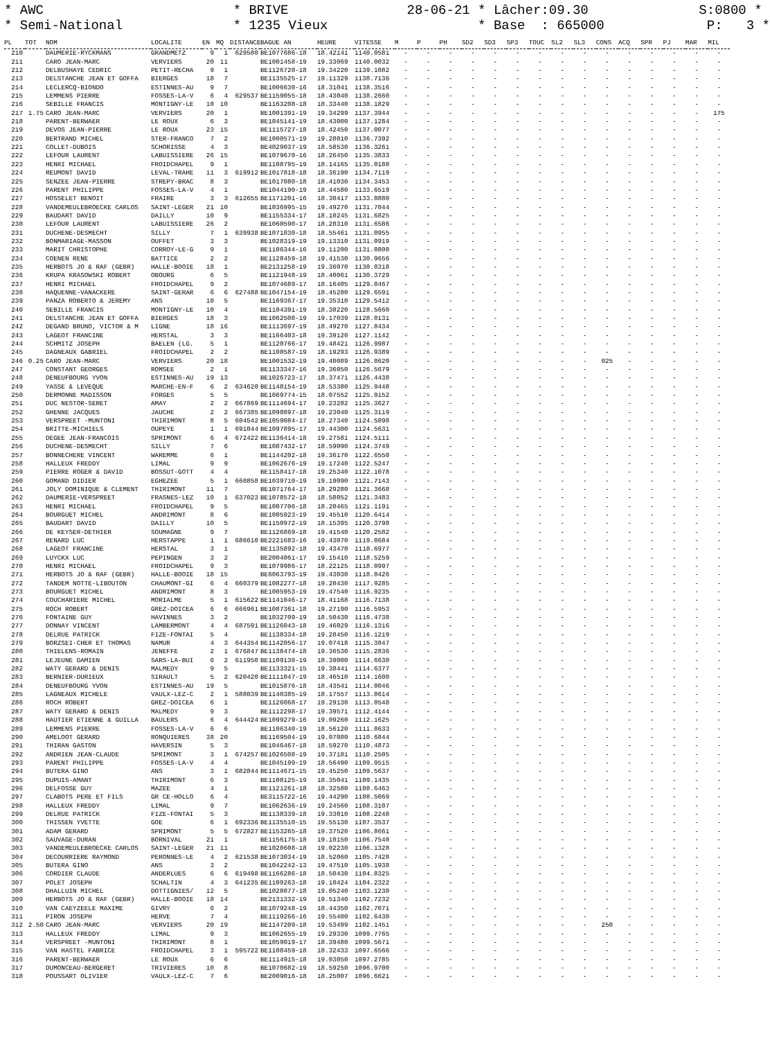* AWC * BRIVE 28-06-21 * Lâcher:09.30 S:0800 * * Semi-National * 1235 Vieux * Base : 665000 P: 3 *
| PL | TOT | NOM | LOCALITE | EN | MQ | DISTANCE | BAGUE AN | HEURE | VITESSE | M | P | PH | SD2 | SD3 | SP3 | TOUC | SL2 | SL3 | CONS | ACQ | SPR | PJ | MAR | MIL |
| --- | --- | --- | --- | --- | --- | --- | --- | --- | --- | --- | --- | --- | --- | --- | --- | --- | --- | --- | --- | --- | --- | --- | --- | --- |
| 210 | | DAUMERIE-RYCKMANS | GRANDMETZ | 9 | 1 | 629580 | BE1077686-18 | 18.42141 | 1140.0581 | - | - | - | - | - | - | - | - | - | - | - | - | - | - | - |
| 211 | | CARO JEAN-MARC | VERVIERS | 20 | 11 | | BE1001458-19 | 19.33069 | 1140.0032 | - | - | - | - | - | - | - | - | - | - | - | - | - | - | - |
| 212 | | DELBUSHAYE CEDRIC | PETIT-RECHA | 9 | 1 | | BE1126720-18 | 19.34220 | 1139.1082 | - | - | - | - | - | - | - | - | - | - | - | - | - | - | - |
| 213 | | DELSTANCHE JEAN ET GOFFA | BIERGES | 18 | 7 | | BE1135525-17 | 19.11329 | 1138.7136 | - | - | - | - | - | - | - | - | - | - | - | - | - | - | - |
| 214 | | LECLERCQ-BIONDO | ESTINNES-AU | 9 | 7 | | BE1006630-16 | 18.31041 | 1138.3516 | - | - | - | - | - | - | - | - | - | - | - | - | - | - | - |
| 215 | | LEMMENS PIERRE | FOSSES-LA-V | 6 | 4 | 629537 | BE1159055-18 | 18.43040 | 1138.2660 | - | - | - | - | - | - | - | - | - | - | - | - | - | - | - |
| 216 | | SEBILLE FRANCIS | MONTIGNY-LE | 10 | 10 | | BE1163208-18 | 18.33440 | 1138.1829 | - | - | - | - | - | - | - | - | - | - | - | - | - | - | - |
| 217 | 1.75 | CARO JEAN-MARC | VERVIERS | 20 | 1 | | BE1001391-19 | 19.34299 | 1137.3944 | - | - | - | - | - | - | - | - | - | - | - | - | - | - | 175 |
| 218 | | PARENT-BERWAER | LE ROUX | 6 | 3 | | BE1045141-19 | 18.43000 | 1137.1284 | - | - | - | - | - | - | - | - | - | - | - | - | - | - | - |
| 219 | | DEVOS JEAN-PIERRE | LE ROUX | 23 | 15 | | BE1115727-18 | 18.42450 | 1137.0077 | - | - | - | - | - | - | - | - | - | - | - | - | - | - | - |
| 220 | | BERTRAND MICHEL | STER-FRANCO | 7 | 2 | | BE1000571-19 | 19.28010 | 1136.7392 | - | - | - | - | - | - | - | - | - | - | - | - | - | - | - |
| 221 | | COLLET-DUBOIS | SCHORISSE | 4 | 3 | | BE4029037-19 | 18.58530 | 1136.3261 | - | - | - | - | - | - | - | - | - | - | - | - | - | - | - |
| 222 | | LEFOUR LAURENT | LABUISSIERE | 26 | 15 | | BE1079670-16 | 18.26450 | 1135.3833 | - | - | - | - | - | - | - | - | - | - | - | - | - | - | - |
| 223 | | HENRI MICHAEL | FROIDCHAPEL | 9 | 1 | | BE1108795-19 | 18.14165 | 1135.0188 | - | - | - | - | - | - | - | - | - | - | - | - | - | - | - |
| 224 | | REUMONT DAVID | LEVAL-TRAHE | 11 | 3 | 619912 | BE1017818-18 | 18.36190 | 1134.7119 | - | - | - | - | - | - | - | - | - | - | - | - | - | - | - |
| 225 | | SENZEE JEAN-PIERRE | STREPY-BRAC | 8 | 3 | | BE1017080-18 | 18.41030 | 1134.3453 | - | - | - | - | - | - | - | - | - | - | - | - | - | - | - |
| 226 | | PARENT PHILIPPE | FOSSES-LA-V | 4 | 1 | | BE1044190-19 | 18.44580 | 1133.6519 | - | - | - | - | - | - | - | - | - | - | - | - | - | - | - |
| 227 | | HOSSELET BENOIT | FRAIRE | 3 | 3 | 612655 | BE1171201-16 | 18.30417 | 1133.0880 | - | - | - | - | - | - | - | - | - | - | - | - | - | - | - |
| 228 | | VANDEMEULEBROECKE CARLOS | SAINT-LEGER | 21 | 10 | | BE1036995-15 | 19.49270 | 1131.7044 | - | - | - | - | - | - | - | - | - | - | - | - | - | - | - |
| 229 | | BAUDART DAVID | DAILLY | 10 | 9 | | BE1155334-17 | 18.10245 | 1131.6825 | - | - | - | - | - | - | - | - | - | - | - | - | - | - | - |
| 230 | | LEFOUR LAURENT | LABUISSIERE | 26 | 2 | | BE1060590-17 | 18.28310 | 1131.6586 | - | - | - | - | - | - | - | - | - | - | - | - | - | - | - |
| 231 | | DUCHENE-DESMECHT | SILLY | 7 | 1 | 639938 | BE1071830-18 | 18.55461 | 1131.0955 | - | - | - | - | - | - | - | - | - | - | - | - | - | - | - |
| 232 | | BONMARIAGE-MASSON | OUFFET | 3 | 3 | | BE1028319-19 | 19.13310 | 1131.0919 | - | - | - | - | - | - | - | - | - | - | - | - | - | - | - |
| 233 | | MARIT CHRISTOPHE | CORROY-LE-G | 9 | 1 | | BE1106344-16 | 19.11200 | 1131.0808 | - | - | - | - | - | - | - | - | - | - | - | - | - | - | - |
| 234 | | COENEN RENE | BATTICE | 2 | 2 | | BE1128459-18 | 19.41530 | 1130.9656 | - | - | - | - | - | - | - | - | - | - | - | - | - | - | - |
| 235 | | HERBOTS JO & RAF (GEBR) | HALLE-BOOIE | 18 | 1 | | BE2131258-19 | 19.36070 | 1130.8318 | - | - | - | - | - | - | - | - | - | - | - | - | - | - | - |
| 236 | | KRUPA KRASOWSKI ROBERT | OBOURG | 6 | 5 | | BE1121948-19 | 18.40061 | 1130.3729 | - | - | - | - | - | - | - | - | - | - | - | - | - | - | - |
| 237 | | HENRI MICHAEL | FROIDCHAPEL | 9 | 2 | | BE1074689-17 | 18.16405 | 1129.8467 | - | - | - | - | - | - | - | - | - | - | - | - | - | - | - |
| 238 | | HAQUENNE-VANACKERE | SAINT-GERAR | 6 | 6 | 627488 | BE1047154-19 | 18.45280 | 1129.6591 | - | - | - | - | - | - | - | - | - | - | - | - | - | - | - |
| 239 | | PANZA ROBERTO & JEREMY | ANS | 10 | 5 | | BE1169367-17 | 19.35310 | 1129.5412 | - | - | - | - | - | - | - | - | - | - | - | - | - | - | - |
| 240 | | SEBILLE FRANCIS | MONTIGNY-LE | 10 | 4 | | BE1104391-19 | 18.38220 | 1128.5660 | - | - | - | - | - | - | - | - | - | - | - | - | - | - | - |
| 241 | | DELSTANCHE JEAN ET GOFFA | BIERGES | 18 | 3 | | BE1062508-19 | 19.17039 | 1128.0131 | - | - | - | - | - | - | - | - | - | - | - | - | - | - | - |
| 242 | | DEGAND BRUNO, VICTOR & M | LIGNE | 18 | 16 | | BE1113697-19 | 18.49270 | 1127.8434 | - | - | - | - | - | - | - | - | - | - | - | - | - | - | - |
| 243 | | LAGEOT FRANCINE | HERSTAL | 3 | 3 | | BE1166403-18 | 19.39120 | 1127.1142 | - | - | - | - | - | - | - | - | - | - | - | - | - | - | - |
| 244 | | SCHMITZ JOSEPH | BAELEN (LG. | 5 | 1 | | BE1120766-17 | 19.48421 | 1126.9987 | - | - | - | - | - | - | - | - | - | - | - | - | - | - | - |
| 245 | | DAGNEAUX GABRIEL | FROIDCHAPEL | 2 | 2 | | BE1108587-19 | 18.19293 | 1126.9389 | - | - | - | - | - | - | - | - | - | - | - | - | - | - | - |
| 246 | 0.25 | CARO JEAN-MARC | VERVIERS | 20 | 18 | | BE1001532-19 | 19.40089 | 1126.8620 | - | - | - | - | - | - | - | - | - | 025 | - | - | - | - | - |
| 247 | | CONSTANT GEORGES | ROMSEE | 2 | 1 | | BE1133347-16 | 19.36050 | 1126.5679 | - | - | - | - | - | - | - | - | - | - | - | - | - | - | - |
| 248 | | DENEUFBOURG YVON | ESTINNES-AU | 19 | 13 | | BE1026723-17 | 18.37471 | 1126.4438 | - | - | - | - | - | - | - | - | - | - | - | - | - | - | - |
| 249 | | YASSE & LEVEQUE | MARCHE-EN-F | 6 | 2 | 634620 | BE1148154-19 | 18.53380 | 1125.9448 | - | - | - | - | - | - | - | - | - | - | - | - | - | - | - |
| 250 | | DERMONNE MADISSON | FORGES | 5 | 5 | | BE1069774-15 | 18.07552 | 1125.9152 | - | - | - | - | - | - | - | - | - | - | - | - | - | - | - |
| 251 | | DUC NESTOR-SERET | AMAY | 2 | 2 | 667869 | BE1114694-17 | 19.23282 | 1125.3627 | - | - | - | - | - | - | - | - | - | - | - | - | - | - | - |
| 252 | | GHENNE JACQUES | JAUCHE | 2 | 2 | 667385 | BE1090897-18 | 19.23040 | 1125.3119 | - | - | - | - | - | - | - | - | - | - | - | - | - | - | - |
| 253 | | VERSPREET -MUNTONI | THIRIMONT | 8 | 5 | 604542 | BE1059084-17 | 18.27340 | 1124.5898 | - | - | - | - | - | - | - | - | - | - | - | - | - | - | - |
| 254 | | BRITTE-MICHIELS | OUPEYE | 1 | 1 | 691044 | BE1097895-17 | 19.44300 | 1124.5631 | - | - | - | - | - | - | - | - | - | - | - | - | - | - | - |
| 255 | | DEGEE JEAN-FRANCOIS | SPRIMONT | 6 | 4 | 672422 | BE1136414-18 | 19.27581 | 1124.5111 | - | - | - | - | - | - | - | - | - | - | - | - | - | - | - |
| 256 | | DUCHENE-DESMECHT | SILLY | 7 | 6 | | BE1087432-17 | 18.59090 | 1124.3749 | - | - | - | - | - | - | - | - | - | - | - | - | - | - | - |
| 257 | | BONNECHERE VINCENT | WAREMME | 6 | 1 | | BE1144202-18 | 19.36170 | 1122.6550 | - | - | - | - | - | - | - | - | - | - | - | - | - | - | - |
| 258 | | HALLEUX FREDDY | LIMAL | 9 | 9 | | BE1062676-19 | 19.17240 | 1122.5247 | - | - | - | - | - | - | - | - | - | - | - | - | - | - | - |
| 259 | | PIERRE ROGER & DAVID | BOSSUT-GOTT | 4 | 4 | | BE1158417-18 | 19.25340 | 1122.1078 | - | - | - | - | - | - | - | - | - | - | - | - | - | - | - |
| 260 | | GOMAND DIDIER | EGHEZEE | 5 | 1 | 660858 | BE1039710-19 | 19.19090 | 1121.7143 | - | - | - | - | - | - | - | - | - | - | - | - | - | - | - |
| 261 | | JOLY DOMINIQUE & CLEMENT | THIRIMONT | 11 | 7 | | BE1071764-17 | 18.29280 | 1121.3668 | - | - | - | - | - | - | - | - | - | - | - | - | - | - | - |
| 262 | | DAUMERIE-VERSPREET | FRASNES-LEZ | 10 | 1 | 637023 | BE1078572-18 | 18.58052 | 1121.3483 | - | - | - | - | - | - | - | - | - | - | - | - | - | - | - |
| 263 | | HENRI MICHAEL | FROIDCHAPEL | 9 | 5 | | BE1007706-18 | 18.20465 | 1121.1191 | - | - | - | - | - | - | - | - | - | - | - | - | - | - | - |
| 264 | | BOURGUET MICHEL | ANDRIMONT | 8 | 6 | | BE1005923-19 | 19.45510 | 1120.6414 | - | - | - | - | - | - | - | - | - | - | - | - | - | - | - |
| 265 | | BAUDART DAVID | DAILLY | 10 | 5 | | BE1150972-19 | 18.15395 | 1120.3798 | - | - | - | - | - | - | - | - | - | - | - | - | - | - | - |
| 266 | | DE KEYSER-DETHIER | SOUMAGNE | 9 | 7 | | BE1126869-18 | 19.41540 | 1120.2582 | - | - | - | - | - | - | - | - | - | - | - | - | - | - | - |
| 267 | | RENARD LUC | HERSTAPPE | 1 | 1 | 686610 | BE2221683-16 | 19.43070 | 1119.8684 | - | - | - | - | - | - | - | - | - | - | - | - | - | - | - |
| 268 | | LAGEOT FRANCINE | HERSTAL | 3 | 1 | | BE1135892-18 | 19.43470 | 1118.6977 | - | - | - | - | - | - | - | - | - | - | - | - | - | - | - |
| 269 | | LUYCKX LUC | PEPINGEN | 3 | 2 | | BE2004061-17 | 19.15410 | 1118.5259 | - | - | - | - | - | - | - | - | - | - | - | - | - | - | - |
| 270 | | HENRI MICHAEL | FROIDCHAPEL | 9 | 3 | | BE1079986-17 | 18.22125 | 1118.0997 | - | - | - | - | - | - | - | - | - | - | - | - | - | - | - |
| 271 | | HERBOTS JO & RAF (GEBR) | HALLE-BOOIE | 18 | 15 | | BE6063793-19 | 19.43030 | 1118.0426 | - | - | - | - | - | - | - | - | - | - | - | - | - | - | - |
| 272 | | TANDEM NOTTE-LIBOUTON | CHAUMONT-GI | 6 | 4 | 660379 | BE1082277-18 | 19.20430 | 1117.9285 | - | - | - | - | - | - | - | - | - | - | - | - | - | - | - |
| 273 | | BOURGUET MICHEL | ANDRIMONT | 8 | 3 | | BE1005953-19 | 19.47540 | 1116.9235 | - | - | - | - | - | - | - | - | - | - | - | - | - | - | - |
| 274 | | COUCHARIERE MICHEL | MORIALME | 5 | 1 | 615622 | BE1141046-17 | 18.41168 | 1116.7138 | - | - | - | - | - | - | - | - | - | - | - | - | - | - | - |
| 275 | | ROCH ROBERT | GREZ-DOICEA | 6 | 6 | 666961 | BE1087361-18 | 19.27190 | 1116.5953 | - | - | - | - | - | - | - | - | - | - | - | - | - | - | - |
| 276 | | FONTAINE GUY | HAVINNES | 3 | 2 | | BE1032709-19 | 18.50430 | 1116.4730 | - | - | - | - | - | - | - | - | - | - | - | - | - | - | - |
| 277 | | DONNAY VINCENT | LAMBERMONT | 4 | 4 | 687591 | BE1126043-18 | 19.46029 | 1116.1316 | - | - | - | - | - | - | - | - | - | - | - | - | - | - | - |
| 278 | | DELRUE PATRICK | FIZE-FONTAI | 5 | 4 | | BE1138334-18 | 19.28450 | 1116.1219 | - | - | - | - | - | - | - | - | - | - | - | - | - | - | - |
| 279 | | BORZSEI-CHER ET THOMAS | NAMUR | 4 | 3 | 644354 | BE1142056-17 | 19.07418 | 1115.3847 | - | - | - | - | - | - | - | - | - | - | - | - | - | - | - |
| 280 | | THIELENS-ROMAIN | JENEFFE | 2 | 1 | 676847 | BE1138474-18 | 19.36530 | 1115.2836 | - | - | - | - | - | - | - | - | - | - | - | - | - | - | - |
| 281 | | LEJEUNE DAMIEN | SARS-LA-BUI | 6 | 2 | 611950 | BE1109130-19 | 18.39000 | 1114.6630 | - | - | - | - | - | - | - | - | - | - | - | - | - | - | - |
| 282 | | WATY GERARD & DENIS | MALMEDY | 9 | 5 | | BE1133321-15 | 19.38441 | 1114.6377 | - | - | - | - | - | - | - | - | - | - | - | - | - | - | - |
| 283 | | BERNIER-DURIEUX | SIRAULT | 5 | 2 | 620420 | BE1111047-19 | 18.46510 | 1114.1600 | - | - | - | - | - | - | - | - | - | - | - | - | - | - | - |
| 284 | | DENEUFBOURG YVON | ESTINNES-AU | 19 | 5 | | BE1015876-18 | 18.43541 | 1114.0046 | - | - | - | - | - | - | - | - | - | - | - | - | - | - | - |
| 285 | | LAGNEAUX MICHELE | VAULX-LEZ-C | 2 | 1 | 588039 | BE1140385-19 | 18.17557 | 1113.8614 | - | - | - | - | - | - | - | - | - | - | - | - | - | - | - |
| 286 | | ROCH ROBERT | GREZ-DOICEA | 6 | 1 | | BE1126068-17 | 19.29130 | 1113.0548 | - | - | - | - | - | - | - | - | - | - | - | - | - | - | - |
| 287 | | WATY GERARD & DENIS | MALMEDY | 9 | 3 | | BE1112298-17 | 19.39571 | 1112.4144 | - | - | - | - | - | - | - | - | - | - | - | - | - | - | - |
| 288 | | HAUTIER ETIENNE & GUILLA | BAULERS | 6 | 4 | 644424 | BE1099279-16 | 19.09260 | 1112.1625 | - | - | - | - | - | - | - | - | - | - | - | - | - | - | - |
| 289 | | LEMMENS PIERRE | FOSSES-LA-V | 6 | 6 | | BE1106340-19 | 18.56120 | 1111.8633 | - | - | - | - | - | - | - | - | - | - | - | - | - | - | - |
| 290 | | AMELOOT GERARD | RONQUIERES | 38 | 20 | | BE1169504-19 | 19.07080 | 1110.6844 | - | - | - | - | - | - | - | - | - | - | - | - | - | - | - |
| 291 | | THIRAN GASTON | HAVERSIN | 5 | 3 | | BE1046467-18 | 18.59270 | 1110.4873 | - | - | - | - | - | - | - | - | - | - | - | - | - | - | - |
| 292 | | ANDRIEN JEAN-CLAUDE | SPRIMONT | 3 | 1 | 674257 | BE1026508-19 | 19.37181 | 1110.2505 | - | - | - | - | - | - | - | - | - | - | - | - | - | - | - |
| 293 | | PARENT PHILIPPE | FOSSES-LA-V | 4 | 4 | | BE1045199-19 | 18.56490 | 1109.9515 | - | - | - | - | - | - | - | - | - | - | - | - | - | - | - |
| 294 | | BUTERA GINO | ANS | 3 | 1 | 682844 | BE1114671-15 | 19.45250 | 1109.5637 | - | - | - | - | - | - | - | - | - | - | - | - | - | - | - |
| 295 | | DUPUIS-AMANT | THIRIMONT | 6 | 3 | | BE1108125-19 | 18.35041 | 1109.1435 | - | - | - | - | - | - | - | - | - | - | - | - | - | - | - |
| 296 | | DELFOSSE GUY | MAZEE | 4 | 1 | | BE1121261-18 | 18.32580 | 1108.6463 | - | - | - | - | - | - | - | - | - | - | - | - | - | - | - |
| 297 | | CLABOTS PERE ET FILS | GR CE-HOLLO | 6 | 4 | | BE3115722-16 | 19.44290 | 1108.5069 | - | - | - | - | - | - | - | - | - | - | - | - | - | - | - |
| 298 | | HALLEUX FREDDY | LIMAL | 9 | 7 | | BE1062636-19 | 19.24560 | 1108.3107 | - | - | - | - | - | - | - | - | - | - | - | - | - | - | - |
| 299 | | DELRUE PATRICK | FIZE-FONTAI | 5 | 3 | | BE1138339-18 | 19.33010 | 1108.2248 | - | - | - | - | - | - | - | - | - | - | - | - | - | - | - |
| 300 | | THISSEN YVETTE | GOE | 6 | 1 | 692336 | BE1135510-15 | 19.55130 | 1107.3537 | - | - | - | - | - | - | - | - | - | - | - | - | - | - | - |
| 301 | | ADAM GERARD | SPRIMONT | 5 | 5 | 672827 | BE1153265-18 | 19.37520 | 1106.8661 | - | - | - | - | - | - | - | - | - | - | - | - | - | - | - |
| 302 | | SAUVAGE-DURAN | BORNIVAL | 21 | 1 | | BE1156175-18 | 19.10150 | 1106.7540 | - | - | - | - | - | - | - | - | - | - | - | - | - | - | - |
| 303 | | VANDEMEULEBROECKE CARLOS | SAINT-LEGER | 21 | 11 | | BE1028608-18 | 19.02230 | 1106.1328 | - | - | - | - | - | - | - | - | - | - | - | - | - | - | - |
| 304 | | DECOURRIERE RAYMOND | PERONNES-LE | 4 | 2 | 621538 | BE1073034-19 | 18.52060 | 1105.7428 | - | - | - | - | - | - | - | - | - | - | - | - | - | - | - |
| 305 | | BUTERA GINO | ANS | 3 | 2 | | BE1042242-13 | 19.47510 | 1105.1938 | - | - | - | - | - | - | - | - | - | - | - | - | - | - | - |
| 306 | | CORDIER CLAUDE | ANDERLUES | 6 | 6 | 619498 | BE1166286-18 | 18.50430 | 1104.8325 | - | - | - | - | - | - | - | - | - | - | - | - | - | - | - |
| 307 | | POLET JOSEPH | SCHALTIN | 4 | 3 | 641235 | BE1109263-18 | 19.10424 | 1104.2322 | - | - | - | - | - | - | - | - | - | - | - | - | - | - | - |
| 308 | | DHALLUIN MICHEL | DOTTIGNIES/ | 12 | 5 | | BE1028077-18 | 19.05240 | 1103.1230 | - | - | - | - | - | - | - | - | - | - | - | - | - | - | - |
| 309 | | HERBOTS JO & RAF (GEBR) | HALLE-BOOIE | 18 | 14 | | BE2131332-19 | 19.51340 | 1102.7232 | - | - | - | - | - | - | - | - | - | - | - | - | - | - | - |
| 310 | | VAN CAEYZEELE MAXIME | GIVRY | 6 | 2 | | BE1079248-19 | 18.44350 | 1102.7071 | - | - | - | - | - | - | - | - | - | - | - | - | - | - | - |
| 311 | | PIRON JOSEPH | HERVE | 7 | 4 | | BE1119266-16 | 19.55400 | 1102.6430 | - | - | - | - | - | - | - | - | - | - | - | - | - | - | - |
| 312 | 2.50 | CARO JEAN-MARC | VERVIERS | 20 | 19 | | BE1147209-18 | 19.53499 | 1102.1451 | - | - | - | - | - | - | - | - | - | 250 | - | - | - | - | - |
| 313 | | HALLEUX FREDDY | LIMAL | 9 | 3 | | BE1062655-19 | 19.29330 | 1099.7765 | - | - | - | - | - | - | - | - | - | - | - | - | - | - | - |
| 314 | | VERSPREET -MUNTONI | THIRIMONT | 8 | 1 | | BE1059019-17 | 18.39480 | 1099.5671 | - | - | - | - | - | - | - | - | - | - | - | - | - | - | - |
| 315 | | VAN HASTEL FABRICE | FROIDCHAPEL | 3 | 1 | 595722 | BE1108459-18 | 18.32433 | 1097.6566 | - | - | - | - | - | - | - | - | - | - | - | - | - | - | - |
| 316 | | PARENT-BERWAER | LE ROUX | 6 | 6 | | BE1114915-18 | 19.03050 | 1097.2785 | - | - | - | - | - | - | - | - | - | - | - | - | - | - | - |
| 317 | | DUMONCEAU-BERGERET | TRIVIERES | 10 | 8 | | BE1070682-19 | 18.59250 | 1096.9700 | - | - | - | - | - | - | - | - | - | - | - | - | - | - | - |
| 318 | | POUSSART OLIVIER | VAULX-LEZ-C | 7 | 6 | | BE2009016-18 | 18.25007 | 1096.6621 | - | - | - | - | - | - | - | - | - | - | - | - | - | - | - |